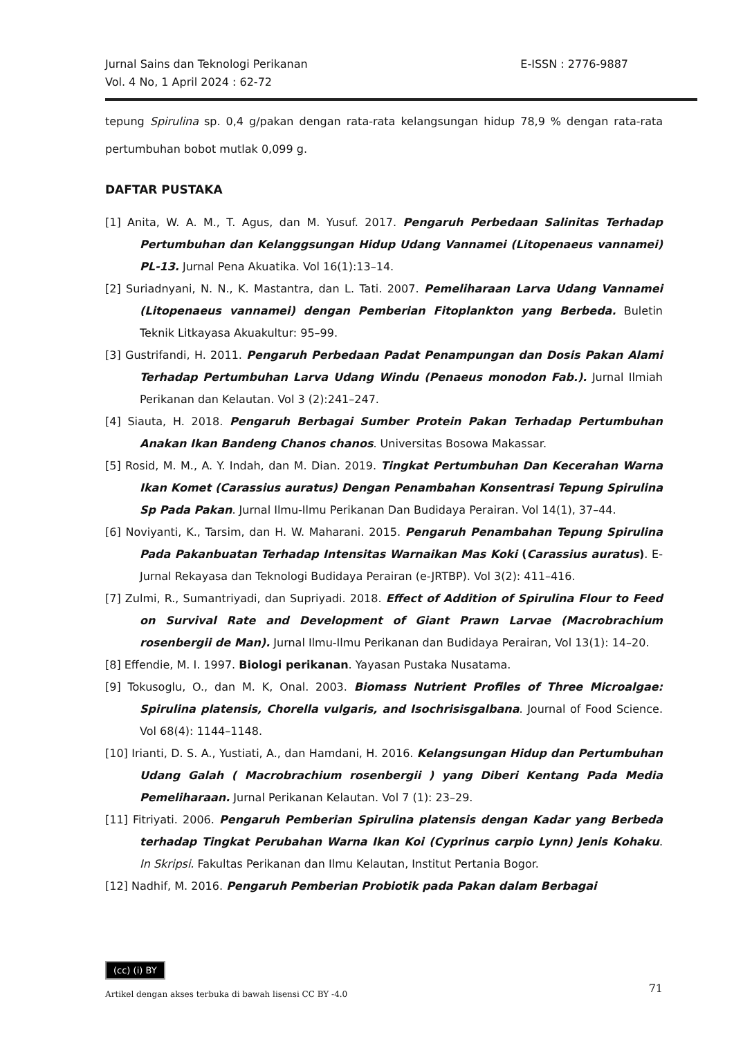Jurnal Sains dan Teknologi Perikanan
Vol. 4 No, 1 April 2024 : 62-72
E-ISSN : 2776-9887
tepung Spirulina sp. 0,4 g/pakan dengan rata-rata kelangsungan hidup 78,9 % dengan rata-rata pertumbuhan bobot mutlak 0,099 g.
DAFTAR PUSTAKA
[1] Anita, W. A. M., T. Agus, dan M. Yusuf. 2017. Pengaruh Perbedaan Salinitas Terhadap Pertumbuhan dan Kelanggsungan Hidup Udang Vannamei (Litopenaeus vannamei) PL-13. Jurnal Pena Akuatika. Vol 16(1):13–14.
[2] Suriadnyani, N. N., K. Mastantra, dan L. Tati. 2007. Pemeliharaan Larva Udang Vannamei (Litopenaeus vannamei) dengan Pemberian Fitoplankton yang Berbeda. Buletin Teknik Litkayasa Akuakultur: 95–99.
[3] Gustrifandi, H. 2011. Pengaruh Perbedaan Padat Penampungan dan Dosis Pakan Alami Terhadap Pertumbuhan Larva Udang Windu (Penaeus monodon Fab.). Jurnal Ilmiah Perikanan dan Kelautan. Vol 3 (2):241–247.
[4] Siauta, H. 2018. Pengaruh Berbagai Sumber Protein Pakan Terhadap Pertumbuhan Anakan Ikan Bandeng Chanos chanos. Universitas Bosowa Makassar.
[5] Rosid, M. M., A. Y. Indah, dan M. Dian. 2019. Tingkat Pertumbuhan Dan Kecerahan Warna Ikan Komet (Carassius auratus) Dengan Penambahan Konsentrasi Tepung Spirulina Sp Pada Pakan. Jurnal Ilmu-Ilmu Perikanan Dan Budidaya Perairan. Vol 14(1), 37–44.
[6] Noviyanti, K., Tarsim, dan H. W. Maharani. 2015. Pengaruh Penambahan Tepung Spirulina Pada Pakanbuatan Terhadap Intensitas Warnaikan Mas Koki (Carassius auratus). E-Jurnal Rekayasa dan Teknologi Budidaya Perairan (e-JRTBP). Vol 3(2): 411–416.
[7] Zulmi, R., Sumantriyadi, dan Supriyadi. 2018. Effect of Addition of Spirulina Flour to Feed on Survival Rate and Development of Giant Prawn Larvae (Macrobrachium rosenbergii de Man). Jurnal Ilmu-Ilmu Perikanan dan Budidaya Perairan, Vol 13(1): 14–20.
[8] Effendie, M. I. 1997. Biologi perikanan. Yayasan Pustaka Nusatama.
[9] Tokusoglu, O., dan M. K, Onal. 2003. Biomass Nutrient Profiles of Three Microalgae: Spirulina platensis, Chorella vulgaris, and Isochrisisgalbana. Journal of Food Science. Vol 68(4): 1144–1148.
[10] Irianti, D. S. A., Yustiati, A., dan Hamdani, H. 2016. Kelangsungan Hidup dan Pertumbuhan Udang Galah ( Macrobrachium rosenbergii ) yang Diberi Kentang Pada Media Pemeliharaan. Jurnal Perikanan Kelautan. Vol 7 (1): 23–29.
[11] Fitriyati. 2006. Pengaruh Pemberian Spirulina platensis dengan Kadar yang Berbeda terhadap Tingkat Perubahan Warna Ikan Koi (Cyprinus carpio Lynn) Jenis Kohaku. In Skripsi. Fakultas Perikanan dan Ilmu Kelautan, Institut Pertania Bogor.
[12] Nadhif, M. 2016. Pengaruh Pemberian Probiotik pada Pakan dalam Berbagai
(cc) (i) BY
71
Artikel dengan akses terbuka di bawah lisensi CC BY -4.0